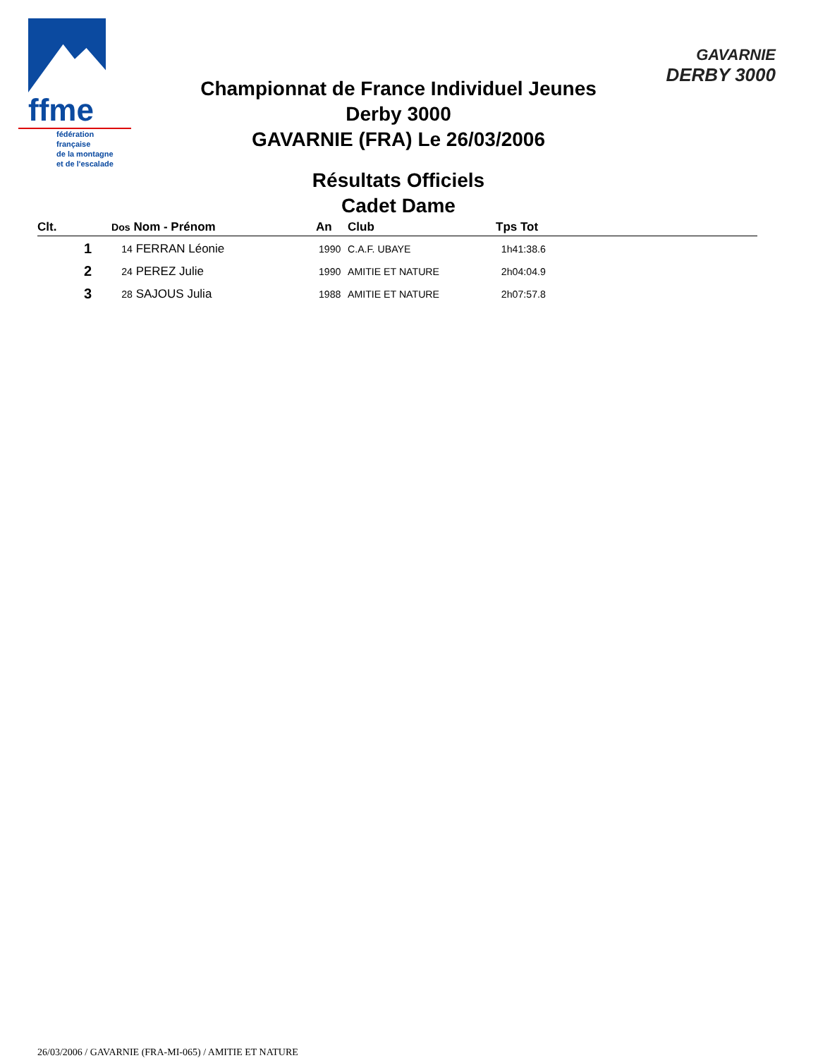ffme
fédération
française
de la montagne
et de l'escalade
GAVARNIE
DERBY 3000
Championnat de France Individuel Jeunes
Derby 3000
GAVARNIE (FRA) Le 26/03/2006
Résultats Officiels
Cadet Dame
| Clt. | Dos Nom - Prénom | An | Club | Tps Tot |
| --- | --- | --- | --- | --- |
| 1 | 14 FERRAN Léonie | 1990 | C.A.F. UBAYE | 1h41:38.6 |
| 2 | 24 PEREZ Julie | 1990 | AMITIE ET NATURE | 2h04:04.9 |
| 3 | 28 SAJOUS Julia | 1988 | AMITIE ET NATURE | 2h07:57.8 |
26/03/2006 / GAVARNIE (FRA-MI-065) / AMITIE ET NATURE